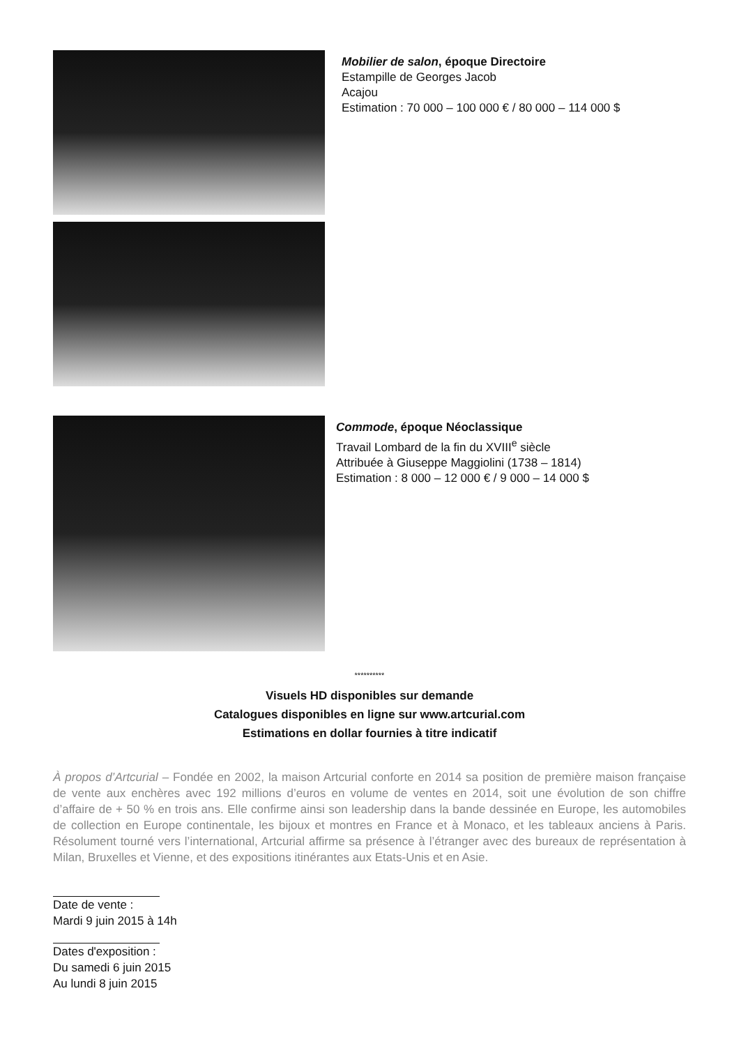Mobilier de salon, époque Directoire
Estampille de Georges Jacob
Acajou
Estimation : 70 000 – 100 000 € / 80 000 – 114 000 $
Commode, époque Néoclassique
Travail Lombard de la fin du XVIII<sup>e</sup> siècle
Attribuée à Giuseppe Maggiolini (1738 – 1814)
Estimation : 8 000 – 12 000 € / 9 000 – 14 000 $
**********
Visuels HD disponibles sur demande
Catalogues disponibles en ligne sur www.artcurial.com
Estimations en dollar fournies à titre indicatif
À propos d’Artcurial – Fondée en 2002, la maison Artcurial conforte en 2014 sa position de première maison française de vente aux enchères avec 192 millions d’euros en volume de ventes en 2014, soit une évolution de son chiffre d’affaire de + 50 % en trois ans. Elle confirme ainsi son leadership dans la bande dessinée en Europe, les automobiles de collection en Europe continentale, les bijoux et montres en France et à Monaco, et les tableaux anciens à Paris. Résolument tourné vers l’international, Artcurial affirme sa présence à l’étranger avec des bureaux de représentation à Milan, Bruxelles et Vienne, et des expositions itinérantes aux Etats-Unis et en Asie.
Date de vente :
Mardi 9 juin 2015 à 14h
Dates d'exposition :
Du samedi 6 juin 2015
Au lundi 8 juin 2015